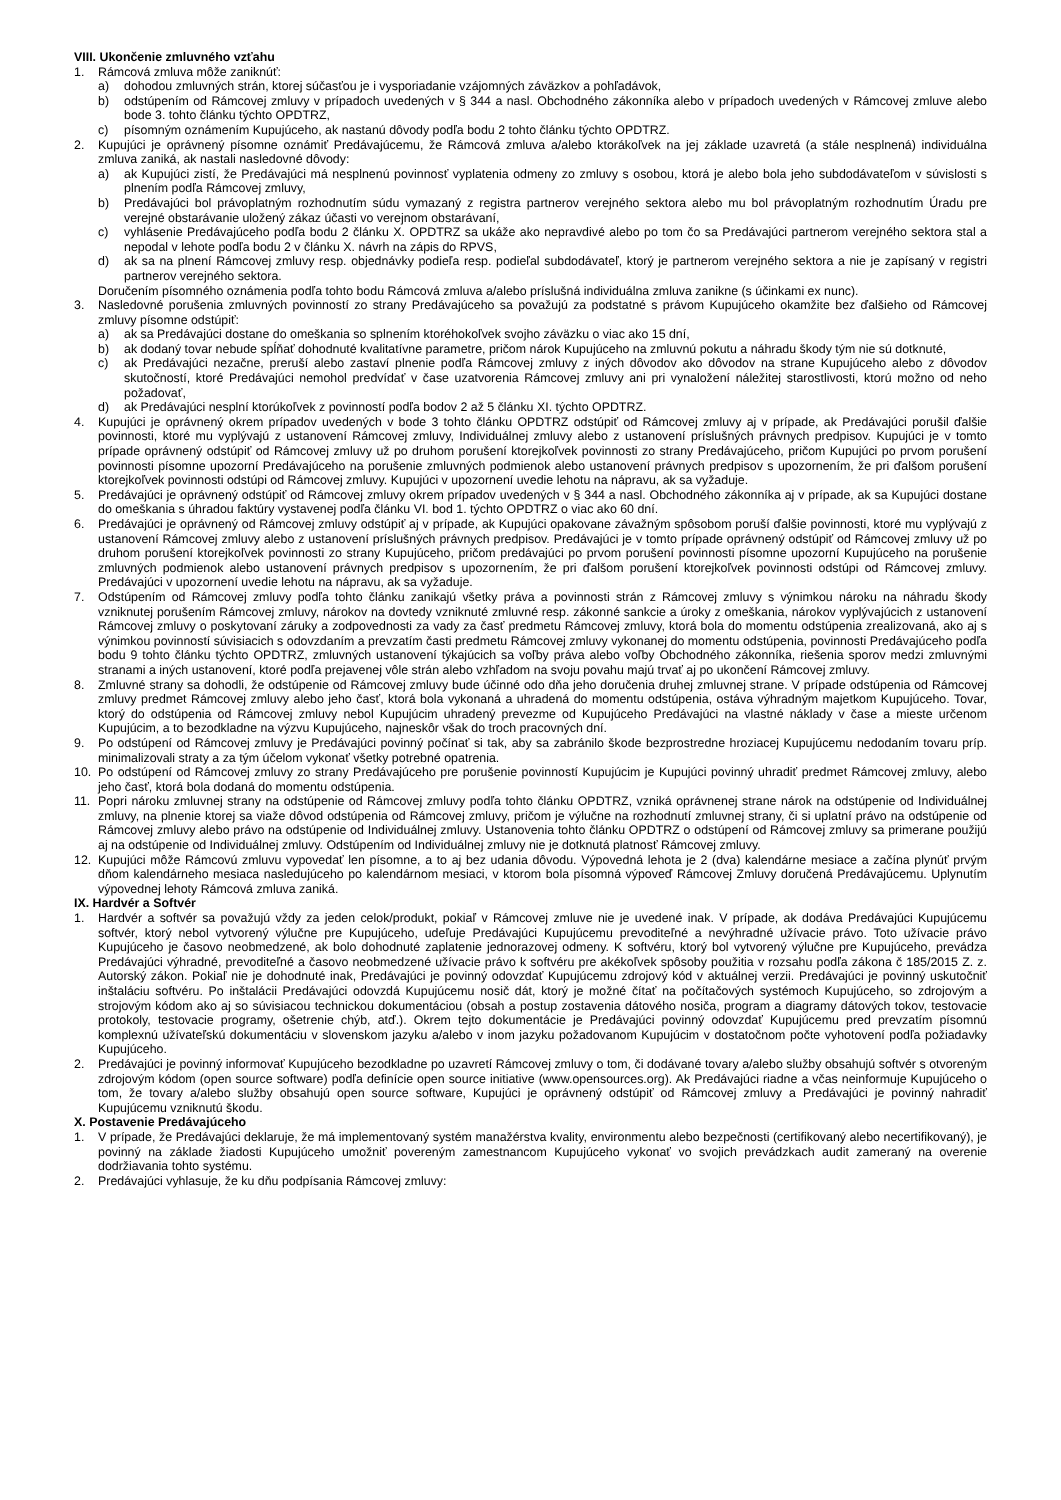VIII. Ukončenie zmluvného vzťahu
1. Rámcová zmluva môže zaniknúť:
a) dohodou zmluvných strán, ktorej súčasťou je i vysporiadanie vzájomných záväzkov a pohľadávok,
b) odstúpením od Rámcovej zmluvy v prípadoch uvedených v § 344 a nasl. Obchodného zákonníka alebo v prípadoch uvedených v Rámcovej zmluve alebo bode 3. tohto článku týchto OPDTRZ,
c) písomným oznámením Kupujúceho, ak nastanú dôvody podľa bodu 2 tohto článku týchto OPDTRZ.
2. Kupujúci je oprávnený písomne oznámiť Predávajúcemu, že Rámcová zmluva a/alebo ktorákoľvek na jej základe uzavretá (a stále nesplnená) individuálna zmluva zaniká, ak nastali nasledovné dôvody:
a) ak Kupujúci zistí, že Predávajúci má nesplnenú povinnosť vyplatenia odmeny zo zmluvy s osobou, ktorá je alebo bola jeho subdodávateľom v súvislosti s plnením podľa Rámcovej zmluvy,
b) Predávajúci bol právoplatným rozhodnutím súdu vymazaný z registra partnerov verejného sektora alebo mu bol právoplatným rozhodnutím Úradu pre verejné obstarávanie uložený zákaz účasti vo verejnom obstarávaní,
c) vyhlásenie Predávajúceho podľa bodu 2 článku X. OPDTRZ sa ukáže ako nepravdivé alebo po tom čo sa Predávajúci partnerom verejného sektora stal a nepodal v lehote podľa bodu 2 v článku X. návrh na zápis do RPVS,
d) ak sa na plnení Rámcovej zmluvy resp. objednávky podieľa resp. podieľal subdodávateľ, ktorý je partnerom verejného sektora a nie je zapísaný v registri partnerov verejného sektora.
Doručením písomného oznámenia podľa tohto bodu Rámcová zmluva a/alebo príslušná individuálna zmluva zanikne (s účinkami ex nunc).
3. Nasledovné porušenia zmluvných povinností zo strany Predávajúceho sa považujú za podstatné s právom Kupujúceho okamžite bez ďalšieho od Rámcovej zmluvy písomne odstúpiť:
a) ak sa Predávajúci dostane do omeškania so splnením ktoréhokoľvek svojho záväzku o viac ako 15 dní,
b) ak dodaný tovar nebude spĺňať dohodnuté kvalitatívne parametre, pričom nárok Kupujúceho na zmluvnú pokutu a náhradu škody tým nie sú dotknuté,
c) ak Predávajúci nezačne, preruší alebo zastaví plnenie podľa Rámcovej zmluvy z iných dôvodov ako dôvodov na strane Kupujúceho alebo z dôvodov skutočností, ktoré Predávajúci nemohol predvídať v čase uzatvorenia Rámcovej zmluvy ani pri vynaložení náležitej starostlivosti, ktorú možno od neho požadovať,
d) ak Predávajúci nesplní ktorúkoľvek z povinností podľa bodov 2 až 5 článku XI. týchto OPDTRZ.
4. Kupujúci je oprávnený okrem prípadov uvedených v bode 3 tohto článku OPDTRZ odstúpiť od Rámcovej zmluvy aj v prípade, ak Predávajúci porušil ďalšie povinnosti, ktoré mu vyplývajú z ustanovení Rámcovej zmluvy, Individuálnej zmluvy alebo z ustanovení príslušných právnych predpisov. Kupujúci je v tomto prípade oprávnený odstúpiť od Rámcovej zmluvy už po druhom porušení ktorejkoľvek povinnosti zo strany Predávajúceho, pričom Kupujúci po prvom porušení povinnosti písomne upozorní Predávajúceho na porušenie zmluvných podmienok alebo ustanovení právnych predpisov s upozornením, že pri ďalšom porušení ktorejkoľvek povinnosti odstúpi od Rámcovej zmluvy. Kupujúci v upozornení uvedie lehotu na nápravu, ak sa vyžaduje.
5. Predávajúci je oprávnený odstúpiť od Rámcovej zmluvy okrem prípadov uvedených v § 344 a nasl. Obchodného zákonníka aj v prípade, ak sa Kupujúci dostane do omeškania s úhradou faktúry vystavenej podľa článku VI. bod 1. týchto OPDTRZ o viac ako 60 dní.
6. Predávajúci je oprávnený od Rámcovej zmluvy odstúpiť aj v prípade, ak Kupujúci opakovane závažným spôsobom poruší ďalšie povinnosti, ktoré mu vyplývajú z ustanovení Rámcovej zmluvy alebo z ustanovení príslušných právnych predpisov. Predávajúci je v tomto prípade oprávnený odstúpiť od Rámcovej zmluvy už po druhom porušení ktorejkoľvek povinnosti zo strany Kupujúceho, pričom predávajúci po prvom porušení povinnosti písomne upozorní Kupujúceho na porušenie zmluvných podmienok alebo ustanovení právnych predpisov s upozornením, že pri ďalšom porušení ktorejkoľvek povinnosti odstúpi od Rámcovej zmluvy. Predávajúci v upozornení uvedie lehotu na nápravu, ak sa vyžaduje.
7. Odstúpením od Rámcovej zmluvy podľa tohto článku zanikajú všetky práva a povinnosti strán z Rámcovej zmluvy s výnimkou nároku na náhradu škody vzniknutej porušením Rámcovej zmluvy, nárokov na dovtedy vzniknuté zmluvné resp. zákonné sankcie a úroky z omeškania, nárokov vyplývajúcich z ustanovení Rámcovej zmluvy o poskytovaní záruky a zodpovednosti za vady za časť predmetu Rámcovej zmluvy, ktorá bola do momentu odstúpenia zrealizovaná, ako aj s výnimkou povinností súvisiacich s odovzdaním a prevzatím časti predmetu Rámcovej zmluvy vykonanej do momentu odstúpenia, povinnosti Predávajúceho podľa bodu 9 tohto článku týchto OPDTRZ, zmluvných ustanovení týkajúcich sa voľby práva alebo voľby Obchodného zákonníka, riešenia sporov medzi zmluvnými stranami a iných ustanovení, ktoré podľa prejavenej vôle strán alebo vzhľadom na svoju povahu majú trvať aj po ukončení Rámcovej zmluvy.
8. Zmluvné strany sa dohodli, že odstúpenie od Rámcovej zmluvy bude účinné odo dňa jeho doručenia druhej zmluvnej strane. V prípade odstúpenia od Rámcovej zmluvy predmet Rámcovej zmluvy alebo jeho časť, ktorá bola vykonaná a uhradená do momentu odstúpenia, ostáva výhradným majetkom Kupujúceho. Tovar, ktorý do odstúpenia od Rámcovej zmluvy nebol Kupujúcim uhradený prevezme od Kupujúceho Predávajúci na vlastné náklady v čase a mieste určenom Kupujúcim, a to bezodkladne na výzvu Kupujúceho, najneskôr však do troch pracovných dní.
9. Po odstúpení od Rámcovej zmluvy je Predávajúci povinný počínať si tak, aby sa zabránilo škode bezprostredne hroziacej Kupujúcemu nedodaním tovaru príp. minimalizovali straty a za tým účelom vykonať všetky potrebné opatrenia.
10. Po odstúpení od Rámcovej zmluvy zo strany Predávajúceho pre porušenie povinností Kupujúcim je Kupujúci povinný uhradiť predmet Rámcovej zmluvy, alebo jeho časť, ktorá bola dodaná do momentu odstúpenia.
11. Popri nároku zmluvnej strany na odstúpenie od Rámcovej zmluvy podľa tohto článku OPDTRZ, vzniká oprávnenej strane nárok na odstúpenie od Individuálnej zmluvy, na plnenie ktorej sa viaže dôvod odstúpenia od Rámcovej zmluvy, pričom je výlučne na rozhodnutí zmluvnej strany, či si uplatní právo na odstúpenie od Rámcovej zmluvy alebo právo na odstúpenie od Individuálnej zmluvy. Ustanovenia tohto článku OPDTRZ o odstúpení od Rámcovej zmluvy sa primerane použijú aj na odstúpenie od Individuálnej zmluvy. Odstúpením od Individuálnej zmluvy nie je dotknutá platnosť Rámcovej zmluvy.
12. Kupujúci môže Rámcovú zmluvu vypovedať len písomne, a to aj bez udania dôvodu. Výpovedná lehota je 2 (dva) kalendárne mesiace a začína plynúť prvým dňom kalendárneho mesiaca nasledujúceho po kalendárnom mesiaci, v ktorom bola písomná výpoveď Rámcovej Zmluvy doručená Predávajúcemu. Uplynutím výpovednej lehoty Rámcová zmluva zaniká.
IX. Hardvér a Softvér
1. Hardvér a softvér sa považujú vždy za jeden celok/produkt, pokiaľ v Rámcovej zmluve nie je uvedené inak. V prípade, ak dodáva Predávajúci Kupujúcemu softvér, ktorý nebol vytvorený výlučne pre Kupujúceho, udeľuje Predávajúci Kupujúcemu prevoditeľné a nevýhradné užívacie právo. Toto užívacie právo Kupujúceho je časovo neobmedzené, ak bolo dohodnuté zaplatenie jednorazovej odmeny. K softvéru, ktorý bol vytvorený výlučne pre Kupujúceho, prevádza Predávajúci výhradné, prevoditeľné a časovo neobmedzené užívacie právo k softvéru pre akékoľvek spôsoby použitia v rozsahu podľa zákona č 185/2015 Z. z. Autorský zákon. Pokiaľ nie je dohodnuté inak, Predávajúci je povinný odovzdať Kupujúcemu zdrojový kód v aktuálnej verzii. Predávajúci je povinný uskutočniť inštaláciu softvéru. Po inštalácii Predávajúci odovzdá Kupujúcemu nosič dát, ktorý je možné čítať na počítačových systémoch Kupujúceho, so zdrojovým a strojovým kódom ako aj so súvisiacou technickou dokumentáciou (obsah a postup zostavenia dátového nosiča, program a diagramy dátových tokov, testovacie protokoly, testovacie programy, ošetrenie chýb, atď.). Okrem tejto dokumentácie je Predávajúci povinný odovzdať Kupujúcemu pred prevzatím písomnú komplexnú užívateľskú dokumentáciu v slovenskom jazyku a/alebo v inom jazyku požadovanom Kupujúcim v dostatočnom počte vyhotovení podľa požiadavky Kupujúceho.
2. Predávajúci je povinný informovať Kupujúceho bezodkladne po uzavretí Rámcovej zmluvy o tom, či dodávané tovary a/alebo služby obsahujú softvér s otvoreným zdrojovým kódom (open source software) podľa definície open source initiative (www.opensources.org). Ak Predávajúci riadne a včas neinformuje Kupujúceho o tom, že tovary a/alebo služby obsahujú open source software, Kupujúci je oprávnený odstúpiť od Rámcovej zmluvy a Predávajúci je povinný nahradiť Kupujúcemu vzniknutú škodu.
X. Postavenie Predávajúceho
1. V prípade, že Predávajúci deklaruje, že má implementovaný systém manažérstva kvality, environmentu alebo bezpečnosti (certifikovaný alebo necertifikovaný), je povinný na základe žiadosti Kupujúceho umožniť povereným zamestnancom Kupujúceho vykonať vo svojich prevádzkach audit zameraný na overenie dodržiavania tohto systému.
2. Predávajúci vyhlasuje, že ku dňu podpísania Rámcovej zmluvy: